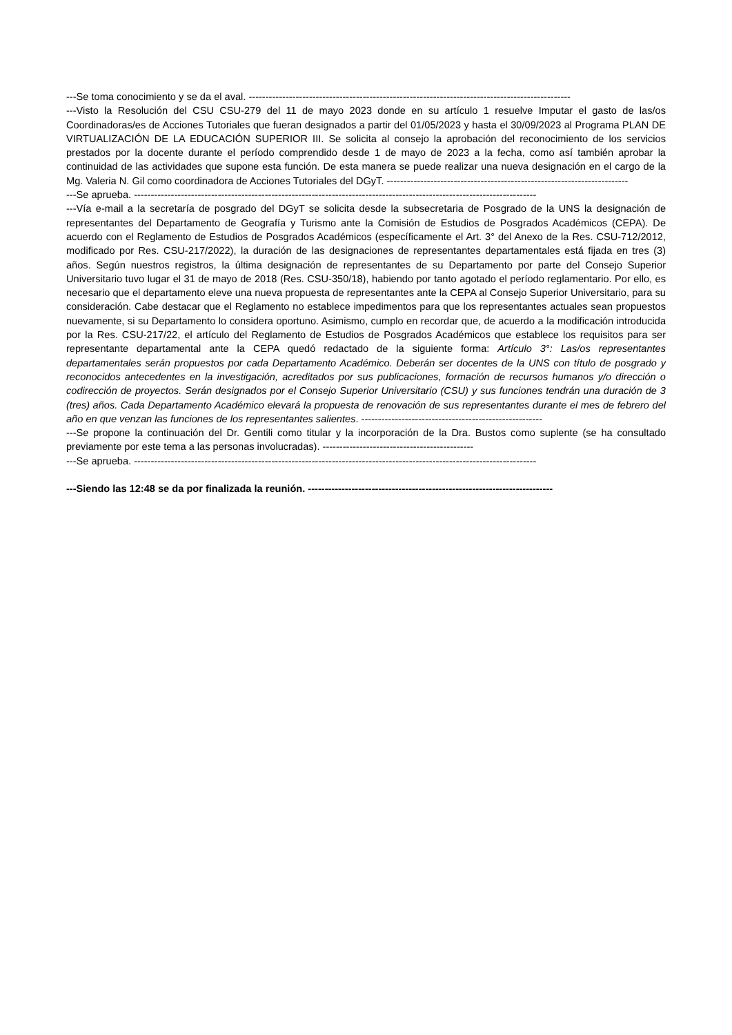---Se toma conocimiento y se da el aval. ------------------------------------------------------------------------------------------------
---Visto la Resolución del CSU CSU-279 del 11 de mayo 2023 donde en su artículo 1 resuelve Imputar el gasto de las/os Coordinadoras/es de Acciones Tutoriales que fueran designados a partir del 01/05/2023 y hasta el 30/09/2023 al Programa PLAN DE VIRTUALIZACIÓN DE LA EDUCACIÓN SUPERIOR III. Se solicita al consejo la aprobación del reconocimiento de los servicios prestados por la docente durante el período comprendido desde 1 de mayo de 2023 a la fecha, como así también aprobar la continuidad de las actividades que supone esta función. De esta manera se puede realizar una nueva designación en el cargo de la Mg. Valeria N. Gil como coordinadora de Acciones Tutoriales del DGyT. ------------------------------------------------------------------------
---Se aprueba. ------------------------------------------------------------------------------------------------------------------------
---Vía e-mail a la secretaría de posgrado del DGyT se solicita desde la subsecretaria de Posgrado de la UNS la designación de representantes del Departamento de Geografía y Turismo ante la Comisión de Estudios de Posgrados Académicos (CEPA). De acuerdo con el Reglamento de Estudios de Posgrados Académicos (específicamente el Art. 3° del Anexo de la Res. CSU-712/2012, modificado por Res. CSU-217/2022), la duración de las designaciones de representantes departamentales está fijada en tres (3) años. Según nuestros registros, la última designación de representantes de su Departamento por parte del Consejo Superior Universitario tuvo lugar el 31 de mayo de 2018 (Res. CSU-350/18), habiendo por tanto agotado el período reglamentario. Por ello, es necesario que el departamento eleve una nueva propuesta de representantes ante la CEPA al Consejo Superior Universitario, para su consideración. Cabe destacar que el Reglamento no establece impedimentos para que los representantes actuales sean propuestos nuevamente, si su Departamento lo considera oportuno. Asimismo, cumplo en recordar que, de acuerdo a la modificación introducida por la Res. CSU-217/22, el artículo del Reglamento de Estudios de Posgrados Académicos que establece los requisitos para ser representante departamental ante la CEPA quedó redactado de la siguiente forma: Artículo 3°: Las/os representantes departamentales serán propuestos por cada Departamento Académico. Deberán ser docentes de la UNS con título de posgrado y reconocidos antecedentes en la investigación, acreditados por sus publicaciones, formación de recursos humanos y/o dirección o codirección de proyectos. Serán designados por el Consejo Superior Universitario (CSU) y sus funciones tendrán una duración de 3 (tres) años. Cada Departamento Académico elevará la propuesta de renovación de sus representantes durante el mes de febrero del año en que venzan las funciones de los representantes salientes. ------------------------------------------------------
---Se propone la continuación del Dr. Gentili como titular y la incorporación de la Dra. Bustos como suplente (se ha consultado previamente por este tema a las personas involucradas). ---------------------------------------------
---Se aprueba. ------------------------------------------------------------------------------------------------------------------------
---Siendo las 12:48 se da por finalizada la reunión. -------------------------------------------------------------------------